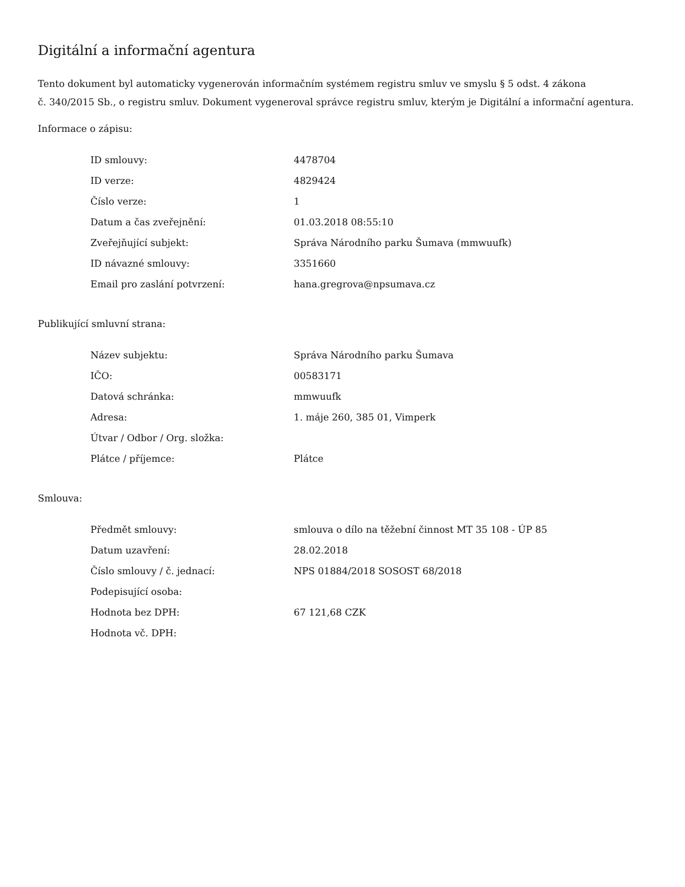Digitální a informační agentura
Tento dokument byl automaticky vygenerován informačním systémem registru smluv ve smyslu § 5 odst. 4 zákona
č. 340/2015 Sb., o registru smluv. Dokument vygeneroval správce registru smluv, kterým je Digitální a informační agentura.
Informace o zápisu:
| ID smlouvy: | 4478704 |
| ID verze: | 4829424 |
| Číslo verze: | 1 |
| Datum a čas zveřejnění: | 01.03.2018 08:55:10 |
| Zveřejňující subjekt: | Správa Národního parku Šumava (mmwuufk) |
| ID návazné smlouvy: | 3351660 |
| Email pro zaslání potvrzení: | hana.gregrova@npsumava.cz |
Publikující smluvní strana:
| Název subjektu: | Správa Národního parku Šumava |
| IČO: | 00583171 |
| Datová schránka: | mmwuufk |
| Adresa: | 1. máje 260, 385 01, Vimperk |
| Útvar / Odbor / Org. složka: | |
| Plátce / příjemce: | Plátce |
Smlouva:
| Předmět smlouvy: | smlouva o dílo na těžební činnost MT 35 108 - ÚP 85 |
| Datum uzavření: | 28.02.2018 |
| Číslo smlouvy / č. jednací: | NPS 01884/2018 SOSOST 68/2018 |
| Podepisující osoba: | |
| Hodnota bez DPH: | 67 121,68 CZK |
| Hodnota vč. DPH: | |